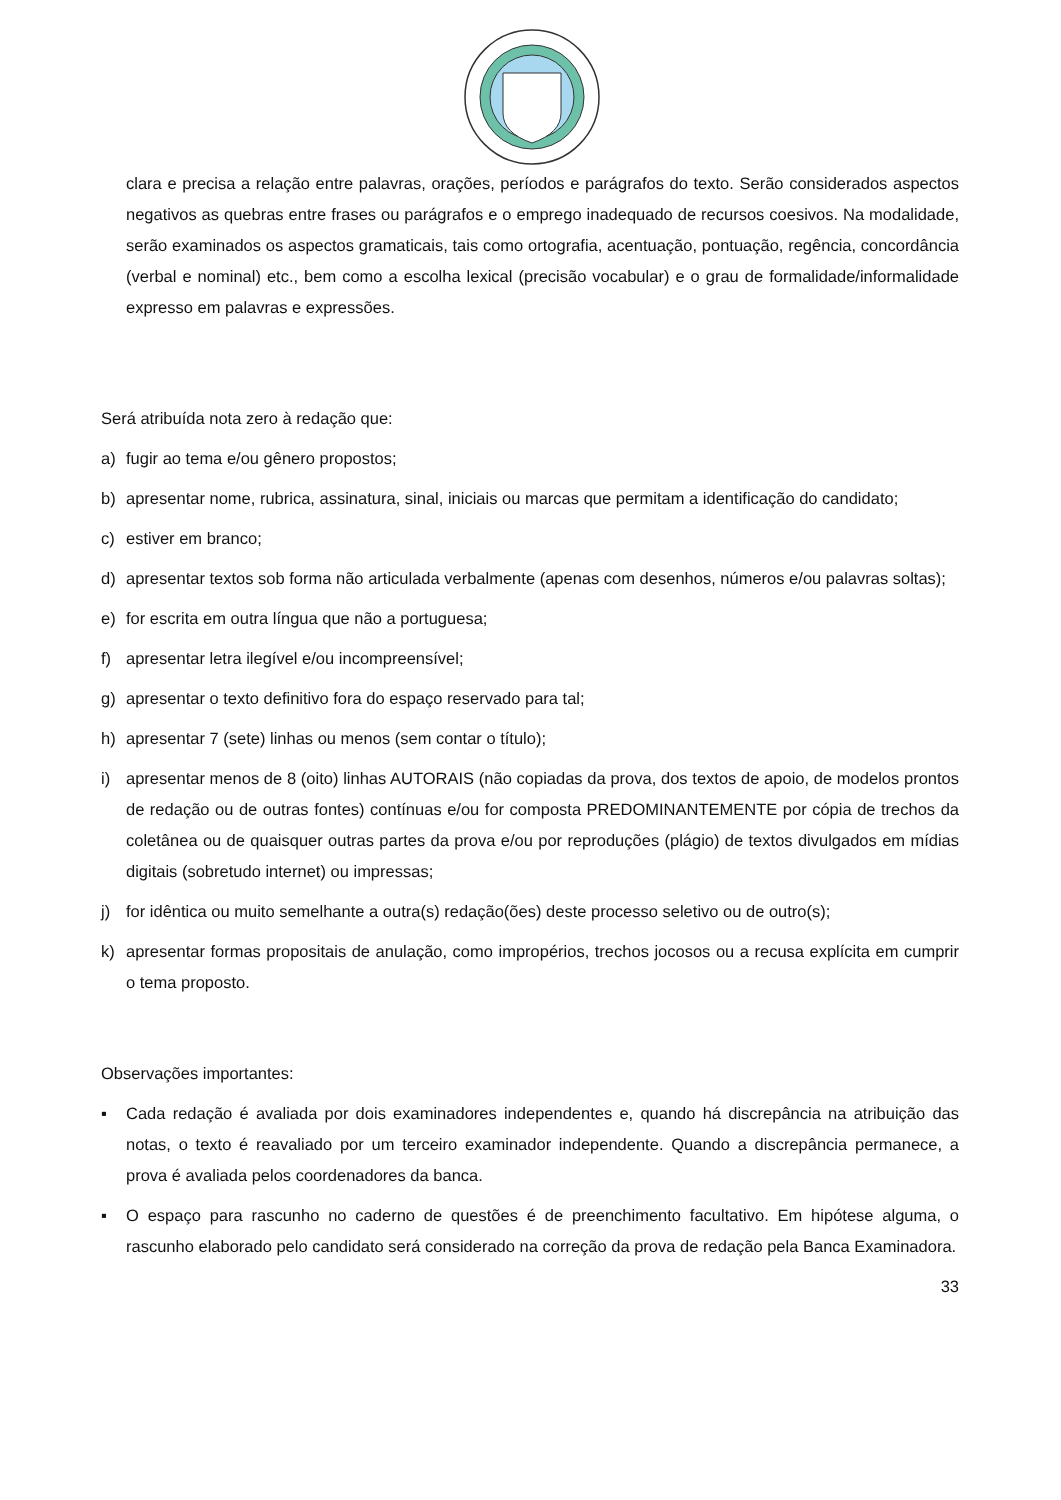clara e precisa a relação entre palavras, orações, períodos e parágrafos do texto. Serão considerados aspectos negativos as quebras entre frases ou parágrafos e o emprego inadequado de recursos coesivos. Na modalidade, serão examinados os aspectos gramaticais, tais como ortografia, acentuação, pontuação, regência, concordância (verbal e nominal) etc., bem como a escolha lexical (precisão vocabular) e o grau de formalidade/informalidade expresso em palavras e expressões.
Será atribuída nota zero à redação que:
a) fugir ao tema e/ou gênero propostos;
b) apresentar nome, rubrica, assinatura, sinal, iniciais ou marcas que permitam a identificação do candidato;
c) estiver em branco;
d) apresentar textos sob forma não articulada verbalmente (apenas com desenhos, números e/ou palavras soltas);
e) for escrita em outra língua que não a portuguesa;
f) apresentar letra ilegível e/ou incompreensível;
g) apresentar o texto definitivo fora do espaço reservado para tal;
h) apresentar 7 (sete) linhas ou menos (sem contar o título);
i) apresentar menos de 8 (oito) linhas AUTORAIS (não copiadas da prova, dos textos de apoio, de modelos prontos de redação ou de outras fontes) contínuas e/ou for composta PREDOMINANTEMENTE por cópia de trechos da coletânea ou de quaisquer outras partes da prova e/ou por reproduções (plágio) de textos divulgados em mídias digitais (sobretudo internet) ou impressas;
j) for idêntica ou muito semelhante a outra(s) redação(ões) deste processo seletivo ou de outro(s);
k) apresentar formas propositais de anulação, como impropérios, trechos jocosos ou a recusa explícita em cumprir o tema proposto.
Observações importantes:
▪ Cada redação é avaliada por dois examinadores independentes e, quando há discrepância na atribuição das notas, o texto é reavaliado por um terceiro examinador independente. Quando a discrepância permanece, a prova é avaliada pelos coordenadores da banca.
▪ O espaço para rascunho no caderno de questões é de preenchimento facultativo. Em hipótese alguma, o rascunho elaborado pelo candidato será considerado na correção da prova de redação pela Banca Examinadora.
33